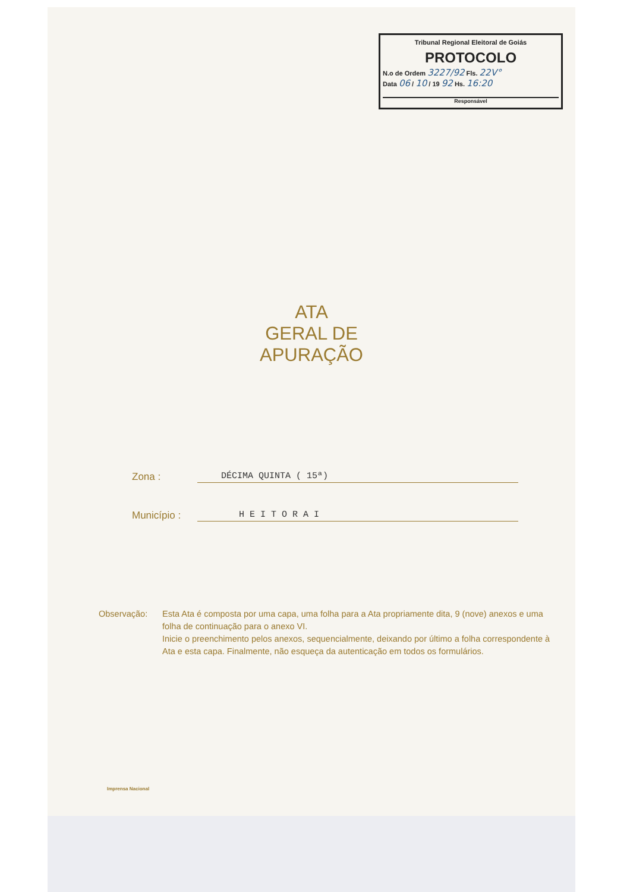Tribunal Regional Eleitoral de Goiás
PROTOCOLO
N.o de Ordem 3227/92 Fls. 22V°
Data 06 / 10 / 19 92 Hs. 16:20
Responsável
ATA
GERAL DE
APURAÇÃO
Zona : DÉCIMA QUINTA ( 15ª)
Município : H E I T O R A I
Observação: Esta Ata é composta por uma capa, uma folha para a Ata propriamente dita, 9 (nove) anexos e uma folha de continuação para o anexo VI.
Inicie o preenchimento pelos anexos, sequencialmente, deixando por último a folha correspondente à Ata e esta capa. Finalmente, não esqueça da autenticação em todos os formulários.
Imprensa Nacional